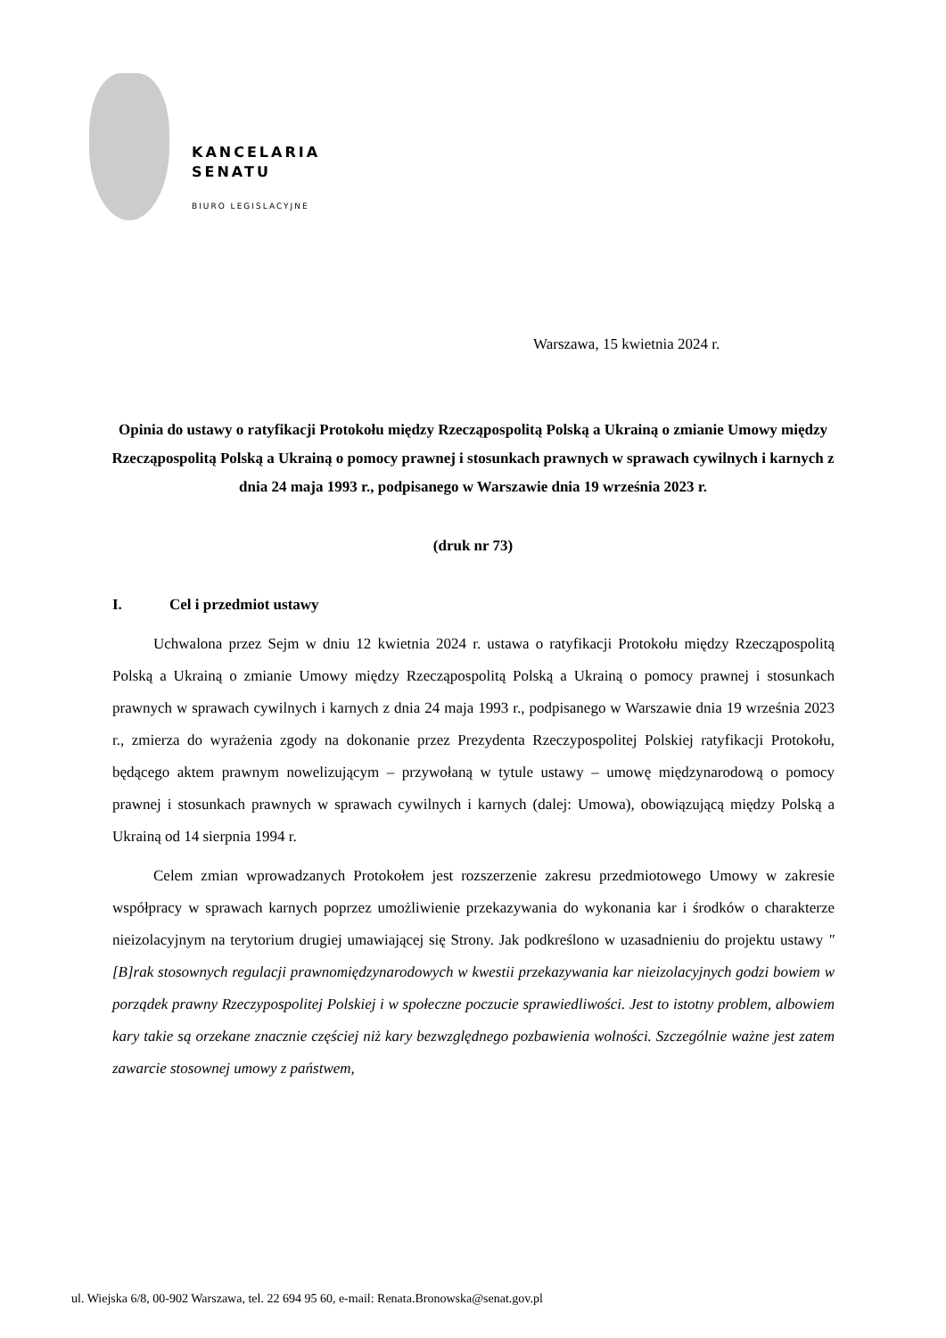KANCELARIA
SENATU
BIURO LEGISLACYJNE
Warszawa, 15 kwietnia 2024 r.
Opinia do ustawy o ratyfikacji Protokołu między Rzecząpospolitą Polską a Ukrainą o zmianie Umowy między Rzecząpospolitą Polską a Ukrainą o pomocy prawnej i stosunkach prawnych w sprawach cywilnych i karnych z dnia 24 maja 1993 r., podpisanego w Warszawie dnia 19 września 2023 r.
(druk nr 73)
I. Cel i przedmiot ustawy
Uchwalona przez Sejm w dniu 12 kwietnia 2024 r. ustawa o ratyfikacji Protokołu między Rzecząpospolitą Polską a Ukrainą o zmianie Umowy między Rzecząpospolitą Polską a Ukrainą o pomocy prawnej i stosunkach prawnych w sprawach cywilnych i karnych z dnia 24 maja 1993 r., podpisanego w Warszawie dnia 19 września 2023 r., zmierza do wyrażenia zgody na dokonanie przez Prezydenta Rzeczypospolitej Polskiej ratyfikacji Protokołu, będącego aktem prawnym nowelizującym – przywołaną w tytule ustawy – umowę międzynarodową o pomocy prawnej i stosunkach prawnych w sprawach cywilnych i karnych (dalej: Umowa), obowiązującą między Polską a Ukrainą od 14 sierpnia 1994 r.
Celem zmian wprowadzanych Protokołem jest rozszerzenie zakresu przedmiotowego Umowy w zakresie współpracy w sprawach karnych poprzez umożliwienie przekazywania do wykonania kar i środków o charakterze nieizolacyjnym na terytorium drugiej umawiającej się Strony. Jak podkreślono w uzasadnieniu do projektu ustawy "[B]rak stosownych regulacji prawnomiędzynarodowych w kwestii przekazywania kar nieizolacyjnych godzi bowiem w porządek prawny Rzeczypospolitej Polskiej i w społeczne poczucie sprawiedliwości. Jest to istotny problem, albowiem kary takie są orzekane znacznie częściej niż kary bezwzględnego pozbawienia wolności. Szczególnie ważne jest zatem zawarcie stosownej umowy z państwem,
ul. Wiejska 6/8, 00-902 Warszawa, tel. 22 694 95 60, e-mail: Renata.Bronowska@senat.gov.pl